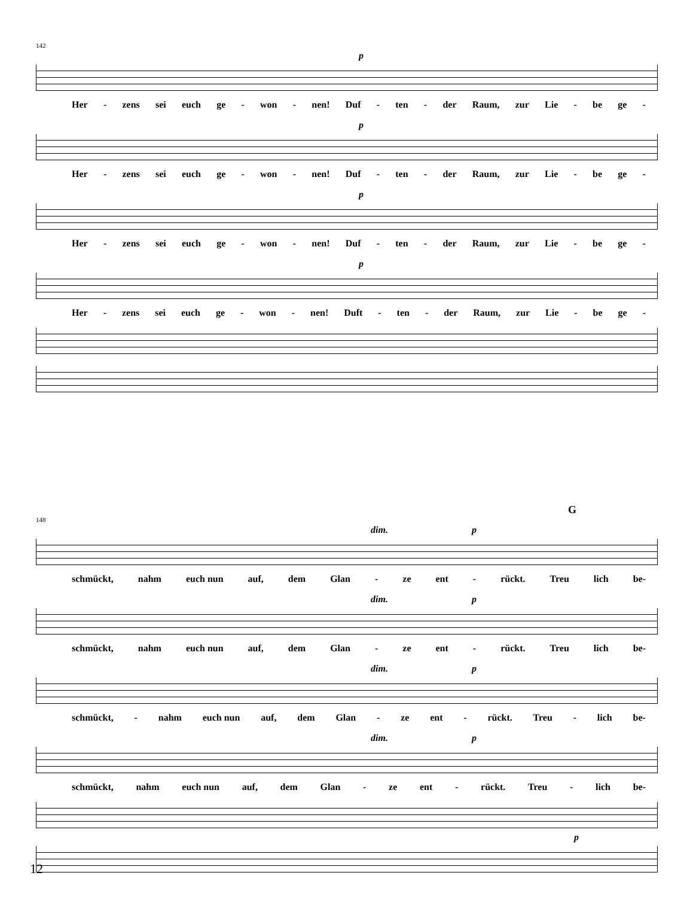142
p
Her - zens sei euch ge - won - nen! Duf - ten - der Raum, zur Lie - be ge -
p
Her - zens sei euch ge - won - nen! Duf - ten - der Raum, zur Lie - be ge -
p
Her - zens sei euch ge - won - nen! Duf - ten - der Raum, zur Lie - be ge -
p
Her - zens sei euch ge - won - nen! Duft - ten - der Raum, zur Lie - be ge -
G
148
dim. p
schmückt, nahm euch nun auf, dem Glan - ze ent - rückt. Treu lich be-
dim. p
schmückt, nahm euch nun auf, dem Glan - ze ent - rückt. Treu lich be-
dim. p
schmückt, - nahm euch nun auf, dem Glan - ze ent - rückt. Treu - lich be-
dim. p
schmückt, nahm euch nun auf, dem Glan - ze ent - rückt. Treu - lich be-
p
12